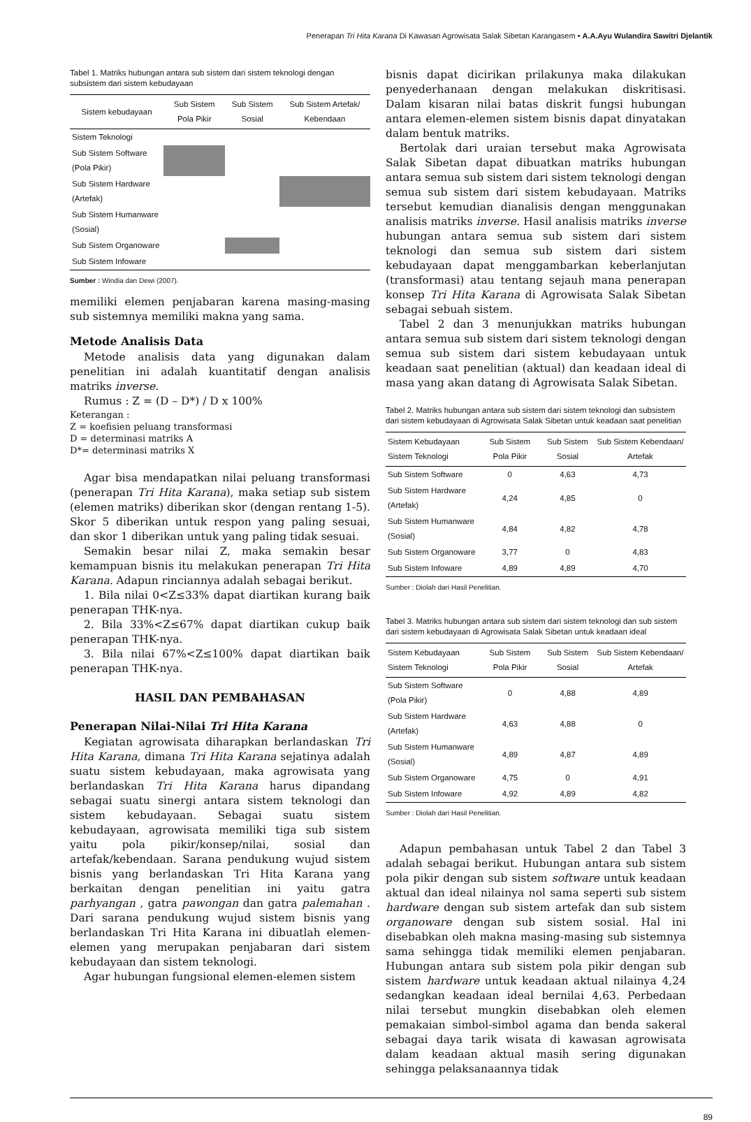Penerapan Tri Hita Karana Di Kawasan Agrowisata Salak Sibetan Karangasem • A.A.Ayu Wulandira Sawitri Djelantik
Tabel 1. Matriks hubungan antara sub sistem dari sistem teknologi dengan subsistem dari sistem kebudayaan
| Sistem kebudayaan | Sub Sistem Pola Pikir | Sub Sistem Sosial | Sub Sistem Artefak/ Kebendaan |
| --- | --- | --- | --- |
| Sistem Teknologi | | | |
| Sub Sistem Software (Pola Pikir) | | | |
| Sub Sistem Hardware (Artefak) | | | |
| Sub Sistem Humanware (Sosial) | | | |
| Sub Sistem Organoware | | | |
| Sub Sistem Infoware | | | |
Sumber : Windia dan Dewi (2007).
memiliki elemen penjabaran karena masing-masing sub sistemnya memiliki makna yang sama.
Metode Analisis Data
Metode analisis data yang digunakan dalam penelitian ini adalah kuantitatif dengan analisis matriks inverse.
Rumus : Z = (D – D*) / D x 100%
Keterangan :
Z = koefisien peluang transformasi
D = determinasi matriks A
D*= determinasi matriks X
Agar bisa mendapatkan nilai peluang transformasi (penerapan Tri Hita Karana), maka setiap sub sistem (elemen matriks) diberikan skor (dengan rentang 1-5). Skor 5 diberikan untuk respon yang paling sesuai, dan skor 1 diberikan untuk yang paling tidak sesuai.
Semakin besar nilai Z, maka semakin besar kemampuan bisnis itu melakukan penerapan Tri Hita Karana. Adapun rinciannya adalah sebagai berikut.
1. Bila nilai 0<Z≤33% dapat diartikan kurang baik penerapan THK-nya.
2. Bila 33%<Z≤67% dapat diartikan cukup baik penerapan THK-nya.
3. Bila nilai 67%<Z≤100% dapat diartikan baik penerapan THK-nya.
HASIL DAN PEMBAHASAN
Penerapan Nilai-Nilai Tri Hita Karana
Kegiatan agrowisata diharapkan berlandaskan Tri Hita Karana, dimana Tri Hita Karana sejatinya adalah suatu sistem kebudayaan, maka agrowisata yang berlandaskan Tri Hita Karana harus dipandang sebagai suatu sinergi antara sistem teknologi dan sistem kebudayaan. Sebagai suatu sistem kebudayaan, agrowisata memiliki tiga sub sistem yaitu pola pikir/konsep/nilai, sosial dan artefak/kebendaan. Sarana pendukung wujud sistem bisnis yang berlandaskan Tri Hita Karana yang berkaitan dengan penelitian ini yaitu gatra parhyangan , gatra pawongan dan gatra palemahan . Dari sarana pendukung wujud sistem bisnis yang berlandaskan Tri Hita Karana ini dibuatlah elemen-elemen yang merupakan penjabaran dari sistem kebudayaan dan sistem teknologi.
Agar hubungan fungsional elemen-elemen sistem
bisnis dapat dicirikan prilakunya maka dilakukan penyederhanaan dengan melakukan diskritisasi. Dalam kisaran nilai batas diskrit fungsi hubungan antara elemen-elemen sistem bisnis dapat dinyatakan dalam bentuk matriks.
Bertolak dari uraian tersebut maka Agrowisata Salak Sibetan dapat dibuatkan matriks hubungan antara semua sub sistem dari sistem teknologi dengan semua sub sistem dari sistem kebudayaan. Matriks tersebut kemudian dianalisis dengan menggunakan analisis matriks inverse. Hasil analisis matriks inverse hubungan antara semua sub sistem dari sistem teknologi dan semua sub sistem dari sistem kebudayaan dapat menggambarkan keberlanjutan (transformasi) atau tentang sejauh mana penerapan konsep Tri Hita Karana di Agrowisata Salak Sibetan sebagai sebuah sistem.
Tabel 2 dan 3 menunjukkan matriks hubungan antara semua sub sistem dari sistem teknologi dengan semua sub sistem dari sistem kebudayaan untuk keadaan saat penelitian (aktual) dan keadaan ideal di masa yang akan datang di Agrowisata Salak Sibetan.
Tabel 2. Matriks hubungan antara sub sistem dari sistem teknologi dan subsistem dari sistem kebudayaan di Agrowisata Salak Sibetan untuk keadaan saat penelitian
| Sistem Kebudayaan Sistem Teknologi | Sub Sistem Pola Pikir | Sub Sistem Sosial | Sub Sistem Kebendaan/ Artefak |
| --- | --- | --- | --- |
| Sub Sistem Software | 0 | 4,63 | 4,73 |
| Sub Sistem Hardware (Artefak) | 4,24 | 4,85 | 0 |
| Sub Sistem Humanware (Sosial) | 4,84 | 4,82 | 4,78 |
| Sub Sistem Organoware | 3,77 | 0 | 4,83 |
| Sub Sistem Infoware | 4,89 | 4,89 | 4,70 |
Sumber : Diolah dari Hasil Penelitian.
Tabel 3. Matriks hubungan antara sub sistem dari sistem teknologi dan sub sistem dari sistem kebudayaan di Agrowisata Salak Sibetan untuk keadaan ideal
| Sistem Kebudayaan Sistem Teknologi | Sub Sistem Pola Pikir | Sub Sistem Sosial | Sub Sistem Kebendaan/ Artefak |
| --- | --- | --- | --- |
| Sub Sistem Software (Pola Pikir) | 0 | 4,88 | 4,89 |
| Sub Sistem Hardware (Artefak) | 4,63 | 4,88 | 0 |
| Sub Sistem Humanware (Sosial) | 4,89 | 4,87 | 4,89 |
| Sub Sistem Organoware | 4,75 | 0 | 4,91 |
| Sub Sistem Infoware | 4,92 | 4,89 | 4,82 |
Sumber : Diolah dari Hasil Penelitian.
Adapun pembahasan untuk Tabel 2 dan Tabel 3 adalah sebagai berikut. Hubungan antara sub sistem pola pikir dengan sub sistem software untuk keadaan aktual dan ideal nilainya nol sama seperti sub sistem hardware dengan sub sistem artefak dan sub sistem organoware dengan sub sistem sosial. Hal ini disebabkan oleh makna masing-masing sub sistemnya sama sehingga tidak memiliki elemen penjabaran. Hubungan antara sub sistem pola pikir dengan sub sistem hardware untuk keadaan aktual nilainya 4,24 sedangkan keadaan ideal bernilai 4,63. Perbedaan nilai tersebut mungkin disebabkan oleh elemen pemakaian simbol-simbol agama dan benda sakeral sebagai daya tarik wisata di kawasan agrowisata dalam keadaan aktual masih sering digunakan sehingga pelaksanaannya tidak
89